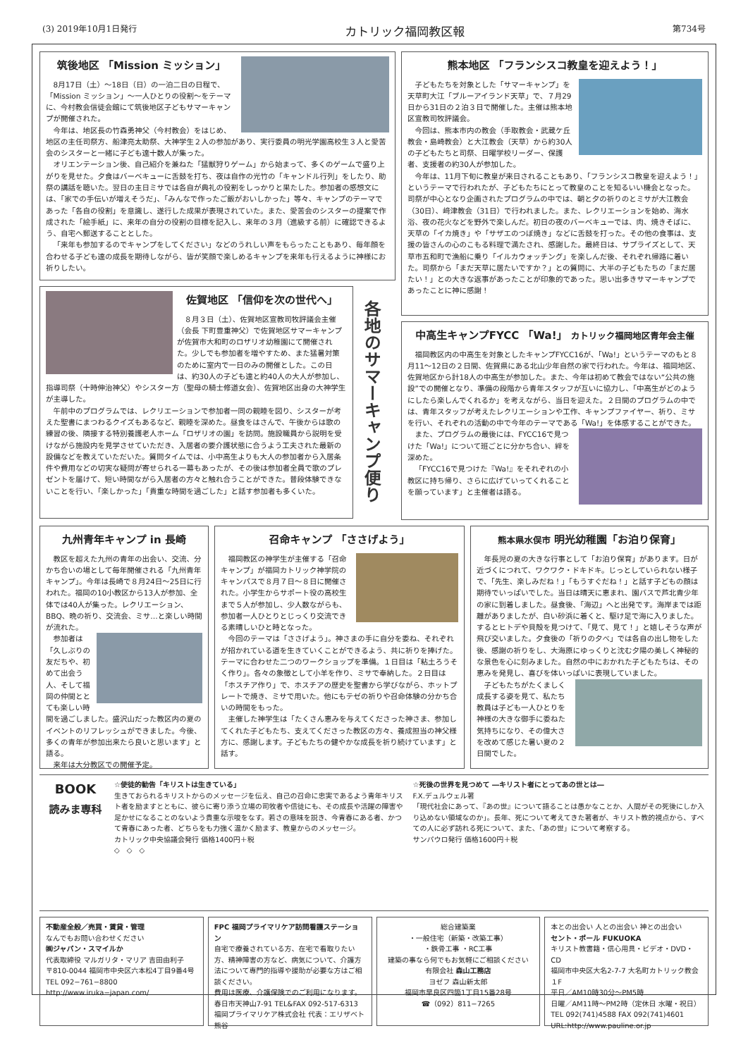(3) 2019年10月1日発行 カトリック福岡教区報 第734号
筑後地区 「Mission ミッション」
8月17日（土）～18日（日）の一泊二日の日程で、「Mission ミッション」～一人ひとりの役割～をテーマに、今村教会信徒会館にて筑後地区子どもサマーキャンプが開催された。
今年は、地区長の竹森勇神父（今村教会）をはじめ、地区の主任司祭方、船津亮太助祭、大神学生２人の参加があり、実行委員の明光学園高校生３人と愛苦会のシスターと一緒に子ども達十数人が集った。
オリエンテーション後、自己紹介を兼ねた「猛獣狩りゲーム」から始まって、多くのゲームで盛り上がりを見せた。夕食はバーベキューに舌鼓を打ち、夜は自作の光竹の「キャンドル行列」をしたり、助祭の講話を聴いた。翌日の主日ミサでは各自が典礼の役割をしっかりと果たした。参加者の感想文には、「家での手伝いが増えそうだ」、「みんなで作ったご飯がおいしかった」等々、キャンプのテーマであった「各自の役割」を意識し、遂行した成果が表現されていた。また、愛苦会のシスターの提案で作成された「絵手紙」に、来年の自分の役割の目標を記入し、来年の３月（進級する前）に確認できるよう、自宅へ郵送することとした。
「来年も参加するのでキャンプをしてください」などのうれしい声をもらったこともあり、毎年顔を合わせる子ども達の成長を期待しながら、皆が笑顔で楽しめるキャンプを来年も行えるように神様にお祈りしたい。
佐賀地区 「信仰を次の世代へ」
８月３日（土）、佐賀地区宣教司牧評議会主催（会長 下町豊重神父）で佐賀地区サマーキャンプが佐賀市大和町のロザリオ幼稚園にて開催された。少しでも参加者を増やすため、また猛暑対策のために室内で一日のみの開催とした。この日は、約30人の子ども達と約40人の大人が参加し、指導司祭（十時伸治神父）やシスター方（聖母の騎士修道女会）、佐賀地区出身の大神学生が主導した。
午前中のプログラムでは、レクリエーションで参加者一同の親睦を図り、シスターが考えた聖書にまつわるクイズもあるなど、親睦を深めた。昼食をはさんで、午後からは歌の練習の後、隣接する特別養護老人ホーム「ロザリオの園」を訪問。施設職員から説明を受けながら施設内を見学させていただき、入居者の要介護状態に合うよう工夫された最新の設備などを教えていただいた。質問タイムでは、小中高生よりも大人の参加者から入居条件や費用などの切実な疑問が寄せられる一幕もあったが、その後は参加者全員で歌のプレゼントを届けて、短い時間ながら入居者の方々と触れ合うことができた。普段体験できないことを行い、「楽しかった」「貴重な時間を過ごした」と話す参加者も多くいた。
各地のサマーキャンプ便り
熊本地区 「フランシスコ教皇を迎えよう！」
子どもたちを対象とした「サマーキャンプ」を天草町大江「ブルーアイランド天草」で、７月29日から31日の２泊３日で開催した。主催は熊本地区宣教司牧評議会。
今回は、熊本市内の教会（手取教会・武蔵ケ丘教会・島崎教会）と大江教会（天草）から約30人の子どもたちと司祭、日曜学校リーダー、保護者、支援者の約30人が参加した。
今年は、11月下旬に教皇が来日されることもあり、「フランシスコ教皇を迎えよう！」というテーマで行われたが、子どもたちにとって教皇のことを知るいい機会となった。司祭が中心となり企画されたプログラムの中では、朝と夕の祈りのとミサが大江教会（30日）、﨑津教会（31日）で行われました。また、レクリエーションを始め、海水浴、夜の花火などを野外で楽しんだ。初日の夜のバーベキューでは、肉、焼きそばに、天草の「イカ焼き」や「サザエのつぼ焼き」などに舌鼓を打った。その他の食事は、支援の皆さんの心のこもる料理で満たされ、感謝した。最終日は、サプライズとして、天草市五和町で漁船に乗り「イルカウォッチング」を楽しんだ後、それぞれ帰路に着いた。司祭から「まだ天草に居たいですか？」との質問に、大半の子どもたちの「まだ居たい！」との大きな返事があったことが印象的であった。思い出多きサマーキャンプであったことに神に感謝！
中高生キャンプFYCC 「Wa!」 カトリック福岡地区青年会主催
福岡教区内の中高生を対象としたキャンプFYCC16が、「Wa!」というテーマのもと８月11～12日の２日間、佐賀県にある北山少年自然の家で行われた。今年は、福岡地区、佐賀地区から計18人の中高生が参加した。また、今年は初めて教会ではない“公共の施設”での開催となり、準備の段階から青年スタッフが互いに協力し、「中高生がどのようにしたら楽しんでくれるか」を考えながら、当日を迎えた。２日間のプログラムの中では、青年スタッフが考えたレクリエーションや工作、キャンプファイヤー、祈り、ミサを行い、それぞれの活動の中で今年のテーマである「Wa!」を体感することができた。
また、プログラムの最後には、FYCC16で見つけた「Wa!」について班ごとに分かち合い、絆を深めた。
「FYCC16で見つけた『Wa!』をそれぞれの小教区に持ち帰り、さらに広げていってくれることを願っています」と主催者は語る。
九州青年キャンプ in 長崎
教区を超えた九州の青年の出会い、交流、分かち合いの場として毎年開催される「九州青年キャンプ」。今年は長崎で８月24日～25日に行われた。福岡の10小教区から13人が参加、全体では40人が集った。レクリエーション、BBQ、晩の祈り、交流会、ミサ…と楽しい時間が流れた。
参加者は「久しぶりの友だちや、初めて出会う人、そして福岡の仲間ととても楽しい時間を過ごしました。盛沢山だった教区内の夏のイベントのリフレッシュができました。今後、多くの青年が参加出来たら良いと思います」と語る。
来年は大分教区での開催予定。
召命キャンプ 「ささげよう」
福岡教区の神学生が主催する「召命キャンプ」が福岡カトリック神学院のキャンパスで８月７日～８日に開催された。小学生からサポート役の高校生まで５人が参加し、少人数ながらも、参加者一人ひとりとじっくり交流できる素晴しいひと時となった。
今回のテーマは「ささげよう」。神さまの手に自分を委ね、それぞれが招かれている道を生きていくことができるよう、共に祈りを捧げた。テーマに合わせた二つのワークショップを準備。１日目は「粘土ろうそく作り」。各々の象徴として小羊を作り、ミサで奉納した。２日目は「ホスチア作り」で、ホスチアの歴史を聖書から学びながら、ホットプレートで焼き、ミサで用いた。他にもテゼの祈りや召命体験の分かち合いの時間をもった。
主催した神学生は「たくさん恵みを与えてくださった神さま、参加してくれた子どもたち、支えてくださった教区の方々、養成担当の神父様方に、感謝します。子どもたちの健やかな成長を祈り続けています」と話す。
熊本県水俣市 明光幼稚園「お泊り保育」
年長児の夏の大きな行事として「お泊り保育」があります。日が近づくにつれて、ワクワク・ドキドキ。じっとしていられない様子で、「先生、楽しみだね！」「もうすぐだね！」と話す子どもの顔は期待でいっぱいでした。当日は晴天に恵まれ、園バスで芦北青少年の家に到着しました。昼食後、「海辺」へと出発です。海岸までは距離がありましたが、白い砂浜に着くと、駆け足で海に入りました。するとヒトデや貝殻を見つけて、「見て、見て！」と嬉しそうな声が飛び交いました。夕食後の「祈りの夕べ」では各自の出し物をした後、感謝の祈りをし、大海原にゆっくりと沈む夕陽の美しく神秘的な景色を心に刻みました。自然の中におかれた子どもたちは、その恵みを発見し、喜びを体いっぱいに表現していました。
子どもたちがたくましく成長する姿を見て、私たち教員は子ども一人ひとりを神様の大きな御手に委ねた気持ちになり、その偉大さを改めて感じた暑い夏の２日間でした。
BOOK
読みま専科
☆使徒的勧告「キリストは生きている」
生きておられるキリストからのメッセージを伝え、自己の召命に忠実であるよう青年キリスト者を励ますとともに、彼らに寄り添う立場の司牧者や信徒にも、その成長や活躍の障害や足かせになることのないよう貴重な示唆をなす。若さの意味を説き、今青春にある者、かつて青春にあった者、どちらをも力強く温かく励ます、教皇からのメッセージ。
カトリック中央協議会発行 価格1400円＋税
◇　◇　◇
☆死後の世界を見つめて ―キリスト者にとってあの世とは―
F.X.デュルウェル著
「現代社会にあって、『あの世』について語ることは愚かなことか、人間がその死後にしか入り込めない領域なのか」。長年、死について考えてきた著者が、キリスト教的視点から、すべての人に必ず訪れる死について、また、「あの世」について考察する。
サンパウロ発行 価格1600円＋税
不動産全般／売買・賃貸・管理
なんでもお問い合わせください
㈱ジャパン・スマイルか
代表取締役 マルガリタ・マリア 吉田由利子
〒810-0044 福岡市中央区六本松4丁目9番4号
TEL 092−761−8800
http://www.iruka−japan.com/
FPC 福岡プライマリケア訪問看護ステーション
自宅で療養されている方、在宅で看取りたい方、精神障害の方など、病気について、介護方法について専門的指導や援助が必要な方はご相談ください。
費用は医療、介護保険でのご利用になります。
春日市天神山7-91 TEL&FAX 092-517-6313
福岡プライマリケア株式会社 代表：エリザベト熊谷
総合建築業
・一般住宅（新築・改築工事）
・鉄骨工事 ・RC工事
建築の事なら何でもお気軽にご相談ください
有限会社 森山工務店
ヨゼフ 森山新太郎
福岡市早良区四箇1丁目15番28号
☎（092）811−7265
本との出会い 人との出会い 神との出会い
セント・ポール FUKUOKA
キリスト教書籍・信心用具・ビデオ・DVD・CD
福岡市中央区大名2-7-7 大名町カトリック教会１F
平日／AM10時30分〜PM5時
日曜／AM11時〜PM2時（定休日 水曜・祝日）
TEL 092(741)4588 FAX 092(741)4601
URL:http://www.pauline.or.jp